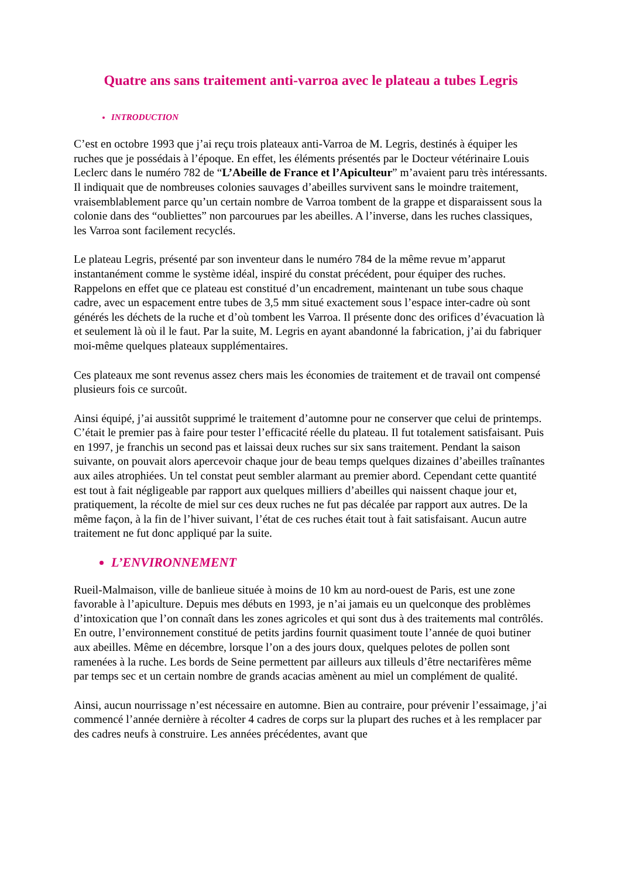Quatre ans sans traitement anti-varroa avec le plateau a tubes Legris
INTRODUCTION
C’est en octobre 1993 que j’ai reçu trois plateaux anti-Varroa de M. Legris, destinés à équiper les ruches que je possédais à l’époque. En effet, les éléments présentés par le Docteur vétérinaire Louis Leclerc dans le numéro 782 de “L’Abeille de France et l’Apiculteur” m’avaient paru très intéressants. Il indiquait que de nombreuses colonies sauvages d’abeilles survivent sans le moindre traitement, vraisemblablement parce qu’un certain nombre de Varroa tombent de la grappe et disparaissent sous la colonie dans des “oubliettes” non parcourues par les abeilles. A l’inverse, dans les ruches classiques, les Varroa sont facilement recyclés.
Le plateau Legris, présenté par son inventeur dans le numéro 784 de la même revue m’apparut instantanément comme le système idéal, inspiré du constat précédent, pour équiper des ruches. Rappelons en effet que ce plateau est constitué d’un encadrement, maintenant un tube sous chaque cadre, avec un espacement entre tubes de 3,5 mm situé exactement sous l’espace inter-cadre où sont générés les déchets de la ruche et d’où tombent les Varroa. Il présente donc des orifices d’évacuation là et seulement là où il le faut. Par la suite, M. Legris en ayant abandonné la fabrication, j’ai du fabriquer moi-même quelques plateaux supplémentaires.
Ces plateaux me sont revenus assez chers mais les économies de traitement et de travail ont compensé plusieurs fois ce surcoût.
Ainsi équipé, j’ai aussitôt supprimé le traitement d’automne pour ne conserver que celui de printemps. C’était le premier pas à faire pour tester l’efficacité réelle du plateau. Il fut totalement satisfaisant. Puis en 1997, je franchis un second pas et laissai deux ruches sur six sans traitement. Pendant la saison suivante, on pouvait alors apercevoir chaque jour de beau temps quelques dizaines d’abeilles traînantes aux ailes atrophiées. Un tel constat peut sembler alarmant au premier abord. Cependant cette quantité est tout à fait négligeable par rapport aux quelques milliers d’abeilles qui naissent chaque jour et, pratiquement, la récolte de miel sur ces deux ruches ne fut pas décalée par rapport aux autres. De la même façon, à la fin de l’hiver suivant, l’état de ces ruches était tout à fait satisfaisant. Aucun autre traitement ne fut donc appliqué par la suite.
L’ENVIRONNEMENT
Rueil-Malmaison, ville de banlieue située à moins de 10 km au nord-ouest de Paris, est une zone favorable à l’apiculture. Depuis mes débuts en 1993, je n’ai jamais eu un quelconque des problèmes d’intoxication que l’on connaît dans les zones agricoles et qui sont dus à des traitements mal contrôlés. En outre, l’environnement constitué de petits jardins fournit quasiment toute l’année de quoi butiner aux abeilles. Même en décembre, lorsque l’on a des jours doux, quelques pelotes de pollen sont ramenées à la ruche. Les bords de Seine permettent par ailleurs aux tilleuls d’être nectarifères même par temps sec et un certain nombre de grands acacias amènent au miel un complément de qualité.
Ainsi, aucun nourrissage n’est nécessaire en automne. Bien au contraire, pour prévenir l’essaimage, j’ai commencé l’année dernière à récolter 4 cadres de corps sur la plupart des ruches et à les remplacer par des cadres neufs à construire. Les années précédentes, avant que